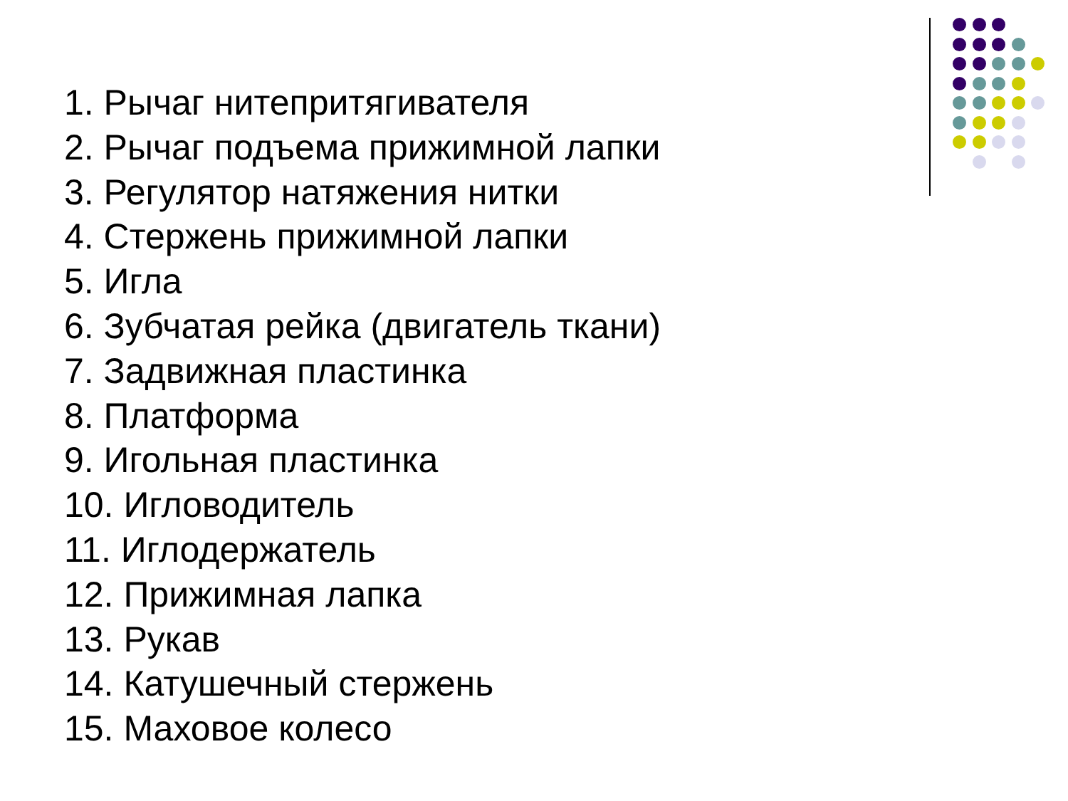1. Рычаг нитепритягивателя
2. Рычаг подъема прижимной лапки
3. Регулятор натяжения нитки
4. Стержень прижимной лапки
5. Игла
6. Зубчатая рейка (двигатель ткани)
7. Задвижная пластинка
8. Платформа
9. Игольная пластинка
10. Игловодитель
11. Иглодержатель
12. Прижимная лапка
13. Рукав
14. Катушечный стержень
15. Маховое колесо